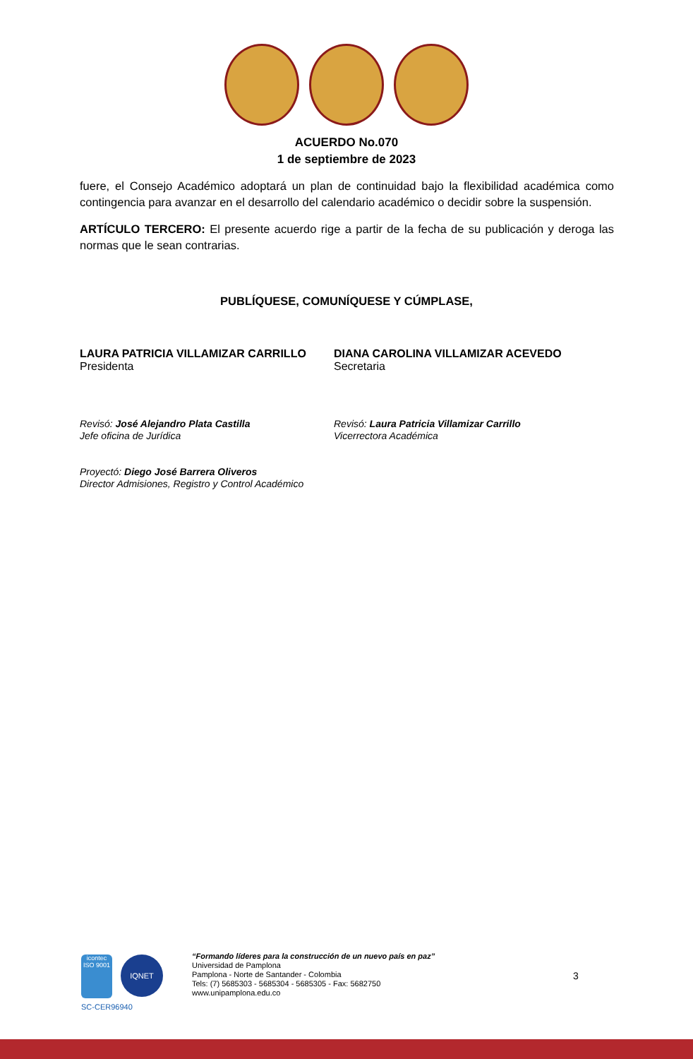ACUERDO No.070
1 de septiembre de 2023
fuere, el Consejo Académico adoptará un plan de continuidad bajo la flexibilidad académica como contingencia para avanzar en el desarrollo del calendario académico o decidir sobre la suspensión.
ARTÍCULO TERCERO: El presente acuerdo rige a partir de la fecha de su publicación y deroga las normas que le sean contrarias.
PUBLÍQUESE, COMUNÍQUESE Y CÚMPLASE,
LAURA PATRICIA VILLAMIZAR CARRILLO
Presidenta
DIANA CAROLINA VILLAMIZAR ACEVEDO
Secretaria
Revisó: José Alejandro Plata Castilla
Jefe oficina de Jurídica
Proyectó: Diego José Barrera Oliveros
Director Admisiones, Registro y Control Académico
Revisó: Laura Patricia Villamizar Carrillo
Vicerrectora Académica
icontec
ISO 9001
IQNET
SC-CER96940
“Formando líderes para la construcción de un nuevo país en paz”
Universidad de Pamplona
Pamplona - Norte de Santander - Colombia
Tels: (7) 5685303 - 5685304 - 5685305 - Fax: 5682750
www.unipamplona.edu.co
3